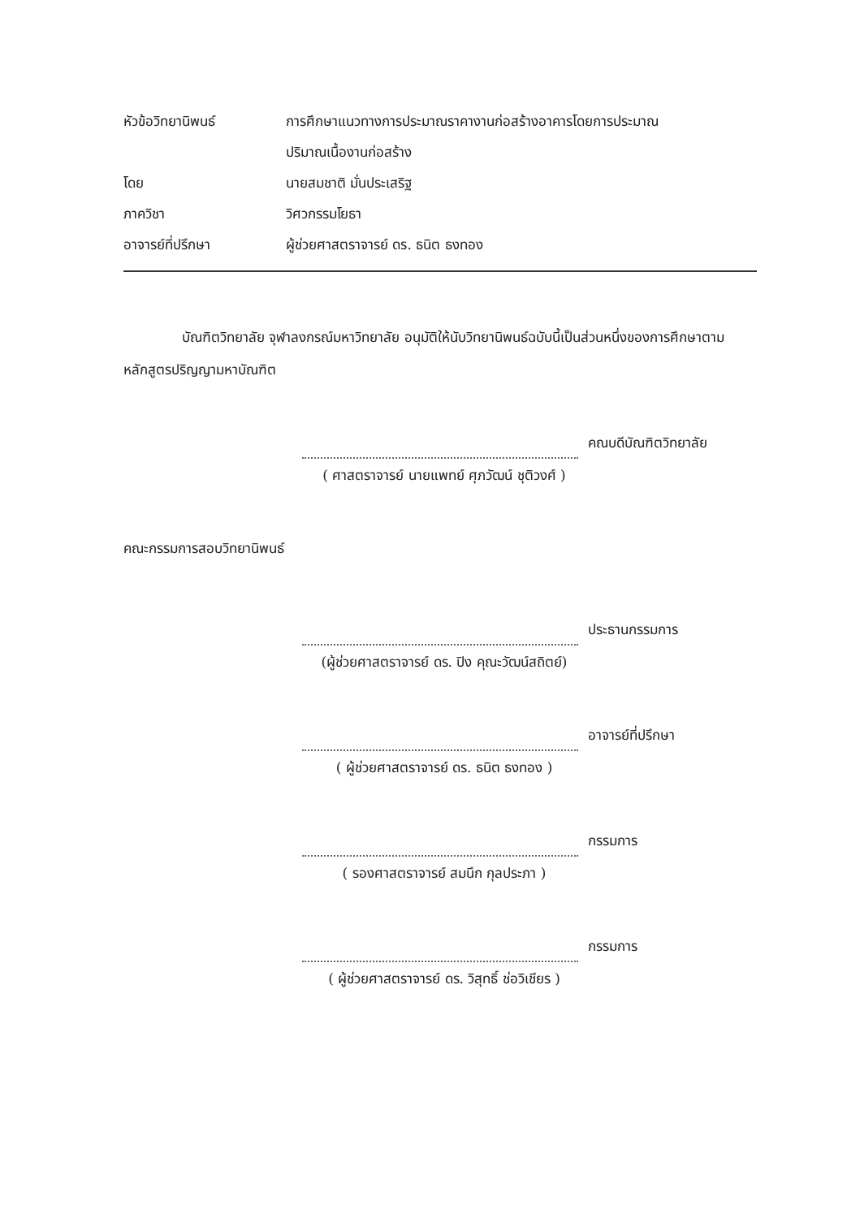หัวข้อวิทยานิพนธ์ การศึกษาแนวทางการประมาณราคางานก่อสร้างอาคารโดยการประมาณ
ปริมาณเนื้องานก่อสร้าง
โดย นายสมชาติ มั่นประเสริฐ
ภาควิชา วิศวกรรมโยธา
อาจารย์ที่ปรึกษา ผู้ช่วยศาสตราจารย์ ดร. ธนิต ธงทอง
บัณฑิตวิทยาลัย จุฬาลงกรณ์มหาวิทยาลัย อนุมัติให้นับวิทยานิพนธ์ฉบับนี้เป็นส่วนหนึ่งของการศึกษาตามหลักสูตรปริญญามหาบัณฑิต
คณบดีบัณฑิตวิทยาลัย
( ศาสตราจารย์ นายแพทย์ ศุภวัฒน์ ชุติวงศ์ )
คณะกรรมการสอบวิทยานิพนธ์
ประธานกรรมการ
(ผู้ช่วยศาสตราจารย์ ดร. ปิง คุณะวัฒน์สถิตย์)
อาจารย์ที่ปรึกษา
( ผู้ช่วยศาสตราจารย์ ดร. ธนิต ธงทอง )
กรรมการ
( รองศาสตราจารย์ สมนึก กุลประภา )
กรรมการ
( ผู้ช่วยศาสตราจารย์ ดร. วิสุทธิ์ ช่อวิเชียร )